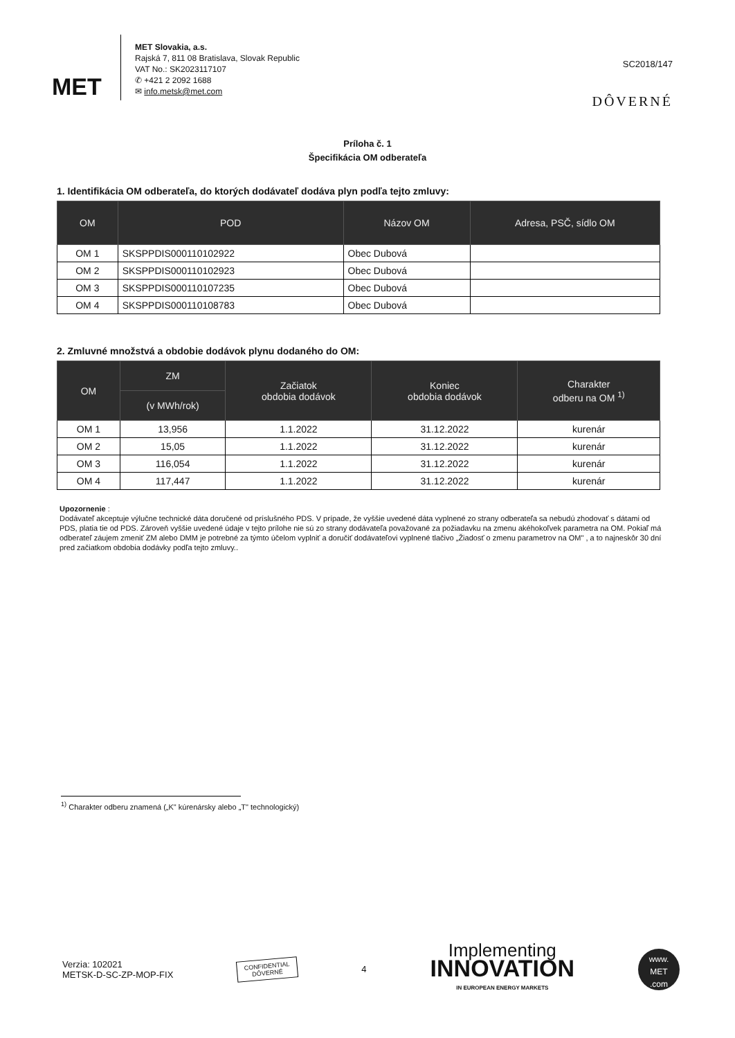MET
MET Slovakia, a.s.
Rajská 7, 811 08 Bratislava, Slovak Republic
VAT No.: SK2023117107
✆ +421 2 2092 1688
✉ info.metsk@met.com
SC2018/147
DÔVERNÉ
Príloha č. 1
Špecifikácia OM odberateľa
1. Identifikácia OM odberateľa, do ktorých dodávateľ dodáva plyn podľa tejto zmluvy:
| OM | POD | Názov OM | Adresa, PSČ, sídlo OM |
| --- | --- | --- | --- |
| OM 1 | SKSPPDIS000110102922 | Obec Dubová | |
| OM 2 | SKSPPDIS000110102923 | Obec Dubová | |
| OM 3 | SKSPPDIS000110107235 | Obec Dubová | |
| OM 4 | SKSPPDIS000110108783 | Obec Dubová | |
2. Zmluvné množstvá a obdobie dodávok plynu dodaného do OM:
| OM | ZM | Začiatok obdobia dodávok | Koniec obdobia dodávok | Charakter odberu na OM <sup>1)</sup> |
| --- | --- | --- | --- | --- |
| | (v MWh/rok) | | | |
| OM 1 | 13,956 | 1.1.2022 | 31.12.2022 | kurenár |
| OM 2 | 15,05 | 1.1.2022 | 31.12.2022 | kurenár |
| OM 3 | 116,054 | 1.1.2022 | 31.12.2022 | kurenár |
| OM 4 | 117,447 | 1.1.2022 | 31.12.2022 | kurenár |
Upozornenie :
Dodávateľ akceptuje výlučne technické dáta doručené od príslušného PDS. V prípade, že vyššie uvedené dáta vyplnené zo strany odberateľa sa nebudú zhodovať s dátami od PDS, platia tie od PDS. Zároveň vyššie uvedené údaje v tejto prílohe nie sú zo strany dodávateľa považované za požiadavku na zmenu akéhokoľvek parametra na OM. Pokiaľ má odberateľ záujem zmeniť ZM alebo DMM je potrebné za týmto účelom vyplniť a doručiť dodávateľovi vyplnené tlačivo „Žiadosť o zmenu parametrov na OM" , a to najneskôr 30 dní pred začiatkom obdobia dodávky podľa tejto zmluvy..
<sup>1)</sup> Charakter odberu znamená („K" kúrenársky alebo „T" technologický)
Verzia: 102021
METSK-D-SC-ZP-MOP-FIX
CONFIDENTIAL
DÔVERNÉ
4
Implementing
INNOVATION
IN EUROPEAN ENERGY MARKETS
www.
MET
.com